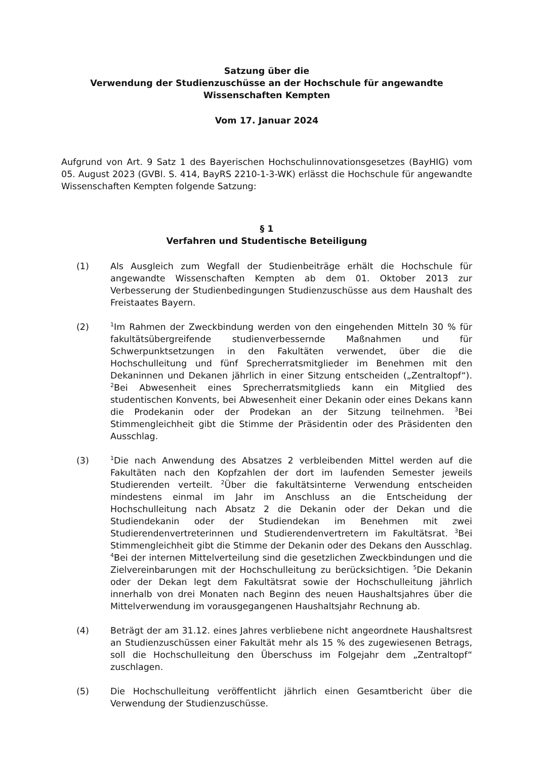Satzung über die
Verwendung der Studienzuschüsse an der Hochschule für angewandte Wissenschaften Kempten
Vom 17. Januar 2024
Aufgrund von Art. 9 Satz 1 des Bayerischen Hochschulinnovationsgesetzes (BayHIG) vom 05. August 2023 (GVBl. S. 414, BayRS 2210-1-3-WK) erlässt die Hochschule für angewandte Wissenschaften Kempten folgende Satzung:
§ 1
Verfahren und Studentische Beteiligung
(1) Als Ausgleich zum Wegfall der Studienbeiträge erhält die Hochschule für angewandte Wissenschaften Kempten ab dem 01. Oktober 2013 zur Verbesserung der Studienbedingungen Studienzuschüsse aus dem Haushalt des Freistaates Bayern.
(2)
<sup>1</sup> Im Rahmen der Zweckbindung werden von den eingehenden Mitteln 30 % für fakultätsübergreifende studienverbessernde Maßnahmen und für Schwerpunktsetzungen in den Fakultäten verwendet, über die die Hochschulleitung und fünf Sprecherratsmitglieder im Benehmen mit den Dekaninnen und Dekanen jährlich in einer Sitzung entscheiden („Zentraltopf“). <sup>2</sup>Bei Abwesenheit eines Sprecherratsmitglieds kann ein Mitglied des studentischen Konvents, bei Abwesenheit einer Dekanin oder eines Dekans kann die Prodekanin oder der Prodekan an der Sitzung teilnehmen. <sup>3</sup>Bei Stimmengleichheit gibt die Stimme der Präsidentin oder des Präsidenten den Ausschlag.
(3)
<sup>1</sup> Die nach Anwendung des Absatzes 2 verbleibenden Mittel werden auf die Fakultäten nach den Kopfzahlen der dort im laufenden Semester jeweils Studierenden verteilt. <sup>2</sup>Über die fakultätsinterne Verwendung entscheiden mindestens einmal im Jahr im Anschluss an die Entscheidung der Hochschulleitung nach Absatz 2 die Dekanin oder der Dekan und die Studiendekanin oder der Studiendekan im Benehmen mit zwei Studierendenvertreterinnen und Studierendenvertretern im Fakultätsrat. <sup>3</sup>Bei Stimmengleichheit gibt die Stimme der Dekanin oder des Dekans den Ausschlag. <sup>4</sup>Bei der internen Mittelverteilung sind die gesetzlichen Zweckbindungen und die Zielvereinbarungen mit der Hochschulleitung zu berücksichtigen. <sup>5</sup>Die Dekanin oder der Dekan legt dem Fakultätsrat sowie der Hochschulleitung jährlich innerhalb von drei Monaten nach Beginn des neuen Haushaltsjahres über die Mittelverwendung im vorausgegangenen Haushaltsjahr Rechnung ab.
(4) Beträgt der am 31.12. eines Jahres verbliebene nicht angeordnete Haushaltsrest an Studienzuschüssen einer Fakultät mehr als 15 % des zugewiesenen Betrags, soll die Hochschulleitung den Überschuss im Folgejahr dem „Zentraltopf“ zuschlagen.
(5) Die Hochschulleitung veröffentlicht jährlich einen Gesamtbericht über die Verwendung der Studienzuschüsse.